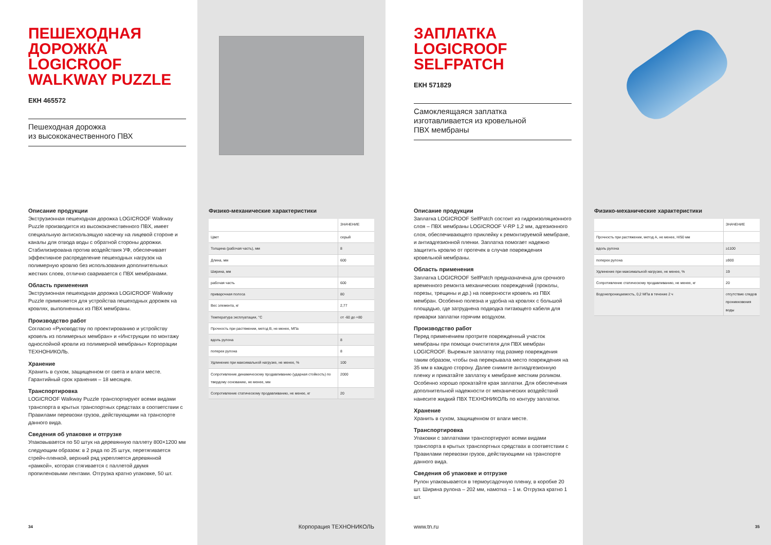ПЕШЕХОДНАЯ ДОРОЖКА LOGICROOF WALKWAY PUZZLE
ЕКН 465572
Пешеходная дорожка
из высококачественного ПВХ
Описание продукции
Экструзионная пешеходная дорожка LOGICROOF Walkway Puzzle производится из высококачественного ПВХ, имеет специальную антискользящую насечку на лицевой стороне и каналы для отвода воды с обратной стороны дорожки. Стабилизирована против воздействия УФ, обеспечивает эффективное распределение пешеходных нагрузок на полимерную кровлю без использования дополнительных жестких слоев, отлично сваривается с ПВХ мембранами.
Область применения
Экструзионная пешеходная дорожка LOGICROOF Walkway Puzzle применяется для устройства пешеходных дорожек на кровлях, выполненных из ПВХ мембраны.
Производство работ
Согласно «Руководству по проектированию и устройству кровель из полимерных мембран» и «Инструкции по монтажу однослойной кровли из полимерной мембраны» Корпорации ТЕХНОНИКОЛЬ.
Хранение
Хранить в сухом, защищенном от света и влаги месте. Гарантийный срок хранения – 18 месяцев.
Транспортировка
LOGICROOF Walkway Puzzle транспортируют всеми видами транспорта в крытых транспортных средствах в соответствии с Правилами перевозки грузов, действующими на транспорте данного вида.
Сведения об упаковке и отгрузке
Упаковывается по 50 штук на деревянную паллету 800×1200 мм следующим образом: в 2 ряда по 25 штук, перетягивается стрейч-пленкой, верхний ряд укрепляется деревянной «рамкой», которая стягивается с паллетой двумя пропиленовыми лентами. Отгрузка кратно упаковке, 50 шт.
34
Физико-механические характеристики
| | ЗНАЧЕНИЕ |
| --- | --- |
| Цвет | серый |
| Толщина (рабочая часть), мм | 8 |
| Длина, мм | 600 |
| Ширина, мм | |
| рабочая часть | 600 |
| приварочная полоса | 80 |
| Вес элемента, кг | 2,77 |
| Температура эксплуатации, °С | от -60 до +80 |
| Прочность при растяжении, метод В, не менее, МПа | |
| вдоль рулона | 8 |
| поперек рулона | 8 |
| Удлинение при максимальной нагрузке, не менее, % | 100 |
| Сопротивление динамическому продавливанию (ударная стойкость) по твердому основанию, не менее, мм | 2000 |
| Сопротивление статическому продавливанию, не менее, кг | 20 |
Корпорация ТЕХНОНИКОЛЬ
ЗАПЛАТКА LOGICROOF SELFPATCH
ЕКН 571829
Самоклеящаяся заплатка
изготавливается из кровельной
ПВХ мембраны
Описание продукции
Заплатка LOGICROOF SelfPatch состоит из гидроизоляционного слоя – ПВХ мембраны LOGICROOF V-RP 1,2 мм, адгезионного слоя, обеспечивающего приклейку к ремонтируемой мембране, и антиадгезионной пленки. Заплатка помогает надежно защитить кровлю от протечек в случае повреждения кровельной мембраны.
Область применения
Заплатка LOGICROOF SelfPatch предназначена для срочного временного ремонта механических повреждений (проколы, порезы, трещины и др.) на поверхности кровель из ПВХ мембран. Особенно полезна и удобна на кровлях с большой площадью, где затруднена подводка питающего кабеля для приварки заплатки горячим воздухом.
Производство работ
Перед применением протрите поврежденный участок мембраны при помощи очистителя для ПВХ мембран LOGICROOF. Вырежьте заплатку под размер повреждения таким образом, чтобы она перекрывала место повреждения на 35 мм в каждую сторону. Далее снимите антиадгезионную пленку и прикатайте заплатку к мембране жестким роликом. Особенно хорошо прокатайте края заплатки. Для обеспечения дополнительной надежности от механических воздействий нанесите жидкий ПВХ ТЕХНОНИКОЛЬ по контуру заплатки.
Хранение
Хранить в сухом, защищенном от влаги месте.
Транспортировка
Упаковки с заплатками транспортируют всеми видами транспорта в крытых транспортных средствах в соответствии с Правилами перевозки грузов, действующими на транспорте данного вида.
Сведения об упаковке и отгрузке
Рулон упаковывается в термоусадочную пленку, в коробке 20 шт. Ширина рулона – 202 мм, намотка – 1 м. Отгрузка кратно 1 шт.
www.tn.ru
Физико-механические характеристики
| | ЗНАЧЕНИЕ |
| --- | --- |
| Прочность при растяжении, метод А, не менее, Н/50 мм | |
| вдоль рулона | ≥1100 |
| поперек рулона | ≥900 |
| Удлинение при максимальной нагрузке, не менее, % | 19 |
| Сопротивление статическому продавливанию, не менее, кг | 20 |
| Водонепроницаемость, 0,2 МПа в течение 2 ч | отсутствие следов проникновения воды |
35